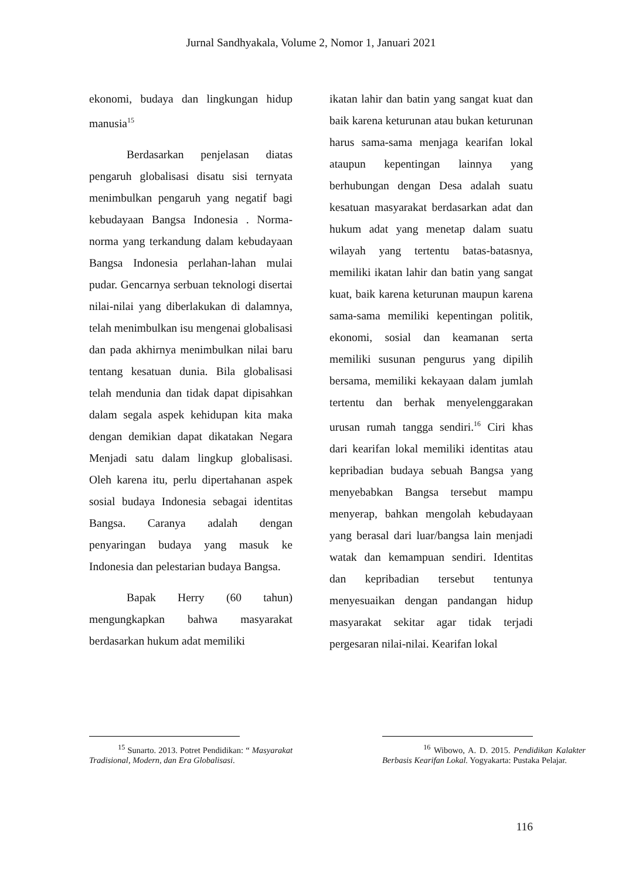Jurnal Sandhyakala, Volume 2, Nomor 1, Januari 2021
ekonomi, budaya dan lingkungan hidup manusia<sup>15</sup>
Berdasarkan penjelasan diatas pengaruh globalisasi disatu sisi ternyata menimbulkan pengaruh yang negatif bagi kebudayaan Bangsa Indonesia . Norma-norma yang terkandung dalam kebudayaan Bangsa Indonesia perlahan-lahan mulai pudar. Gencarnya serbuan teknologi disertai nilai-nilai yang diberlakukan di dalamnya, telah menimbulkan isu mengenai globalisasi dan pada akhirnya menimbulkan nilai baru tentang kesatuan dunia. Bila globalisasi telah mendunia dan tidak dapat dipisahkan dalam segala aspek kehidupan kita maka dengan demikian dapat dikatakan Negara Menjadi satu dalam lingkup globalisasi. Oleh karena itu, perlu dipertahanan aspek sosial budaya Indonesia sebagai identitas Bangsa. Caranya adalah dengan penyaringan budaya yang masuk ke Indonesia dan pelestarian budaya Bangsa.
Bapak Herry (60 tahun) mengungkapkan bahwa masyarakat berdasarkan hukum adat memiliki
ikatan lahir dan batin yang sangat kuat dan baik karena keturunan atau bukan keturunan harus sama-sama menjaga kearifan lokal ataupun kepentingan lainnya yang berhubungan dengan Desa adalah suatu kesatuan masyarakat berdasarkan adat dan hukum adat yang menetap dalam suatu wilayah yang tertentu batas-batasnya, memiliki ikatan lahir dan batin yang sangat kuat, baik karena keturunan maupun karena sama-sama memiliki kepentingan politik, ekonomi, sosial dan keamanan serta memiliki susunan pengurus yang dipilih bersama, memiliki kekayaan dalam jumlah tertentu dan berhak menyelenggarakan urusan rumah tangga sendiri.<sup>16</sup> Ciri khas dari kearifan lokal memiliki identitas atau kepribadian budaya sebuah Bangsa yang menyebabkan Bangsa tersebut mampu menyerap, bahkan mengolah kebudayaan yang berasal dari luar/bangsa lain menjadi watak dan kemampuan sendiri. Identitas dan kepribadian tersebut tentunya menyesuaikan dengan pandangan hidup masyarakat sekitar agar tidak terjadi pergesaran nilai-nilai. Kearifan lokal
<sup>15</sup> Sunarto. 2013. Potret Pendidikan: “ Masyarakat Tradisional, Modern, dan Era Globalisasi.
<sup>16</sup> Wibowo, A. D. 2015. Pendidikan Kalakter Berbasis Kearifan Lokal. Yogyakarta: Pustaka Pelajar.
116